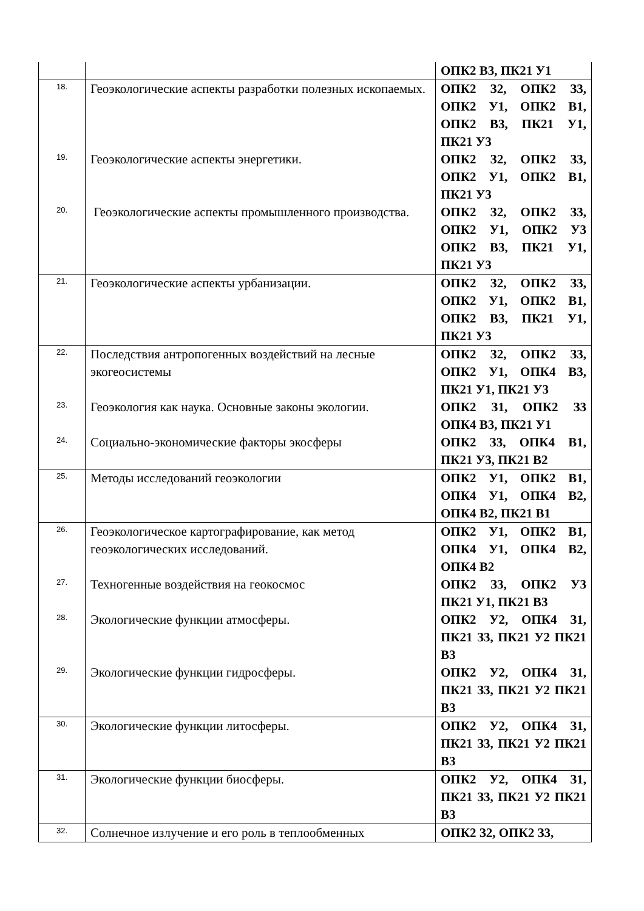| | | ОПК2 В3, ПК21 У1 |
| 18. | Геоэкологические аспекты разработки полезных ископаемых. | ОПК2 З2, ОПК2 З3, ОПК2 У1, ОПК2 В1, ОПК2 В3, ПК21 У1, ПК21 У3 |
| 19. | Геоэкологические аспекты энергетики. | ОПК2 З2, ОПК2 З3, ОПК2 У1, ОПК2 В1, ПК21 У3 |
| 20. | Геоэкологические аспекты промышленного производства. | ОПК2 З2, ОПК2 З3, ОПК2 У1, ОПК2 У3 ОПК2 В3, ПК21 У1, ПК21 У3 |
| 21. | Геоэкологические аспекты урбанизации. | ОПК2 З2, ОПК2 З3, ОПК2 У1, ОПК2 В1, ОПК2 В3, ПК21 У1, ПК21 У3 |
| 22. | Последствия антропогенных воздействий на лесные экогеосистемы | ОПК2 З2, ОПК2 З3, ОПК2 У1, ОПК4 В3, ПК21 У1, ПК21 У3 |
| 23. | Геоэкология как наука. Основные законы экологии. | ОПК2 З1, ОПК2 З3 ОПК4 В3, ПК21 У1 |
| 24. | Социально-экономические факторы экосферы | ОПК2 З3, ОПК4 В1, ПК21 У3, ПК21 В2 |
| 25. | Методы исследований геоэкологии | ОПК2 У1, ОПК2 В1, ОПК4 У1, ОПК4 В2, ОПК4 В2, ПК21 В1 |
| 26. | Геоэкологическое картографирование, как метод геоэкологических исследований. | ОПК2 У1, ОПК2 В1, ОПК4 У1, ОПК4 В2, ОПК4 В2 |
| 27. | Техногенные воздействия на геокосмос | ОПК2 З3, ОПК2 У3 ПК21 У1, ПК21 В3 |
| 28. | Экологические функции атмосферы. | ОПК2 У2, ОПК4 З1, ПК21 З3, ПК21 У2 ПК21 В3 |
| 29. | Экологические функции гидросферы. | ОПК2 У2, ОПК4 З1, ПК21 З3, ПК21 У2 ПК21 В3 |
| 30. | Экологические функции литосферы. | ОПК2 У2, ОПК4 З1, ПК21 З3, ПК21 У2 ПК21 В3 |
| 31. | Экологические функции биосферы. | ОПК2 У2, ОПК4 З1, ПК21 З3, ПК21 У2 ПК21 В3 |
| 32. | Солнечное излучение и его роль в теплообменных | ОПК2 З2, ОПК2 З3, |